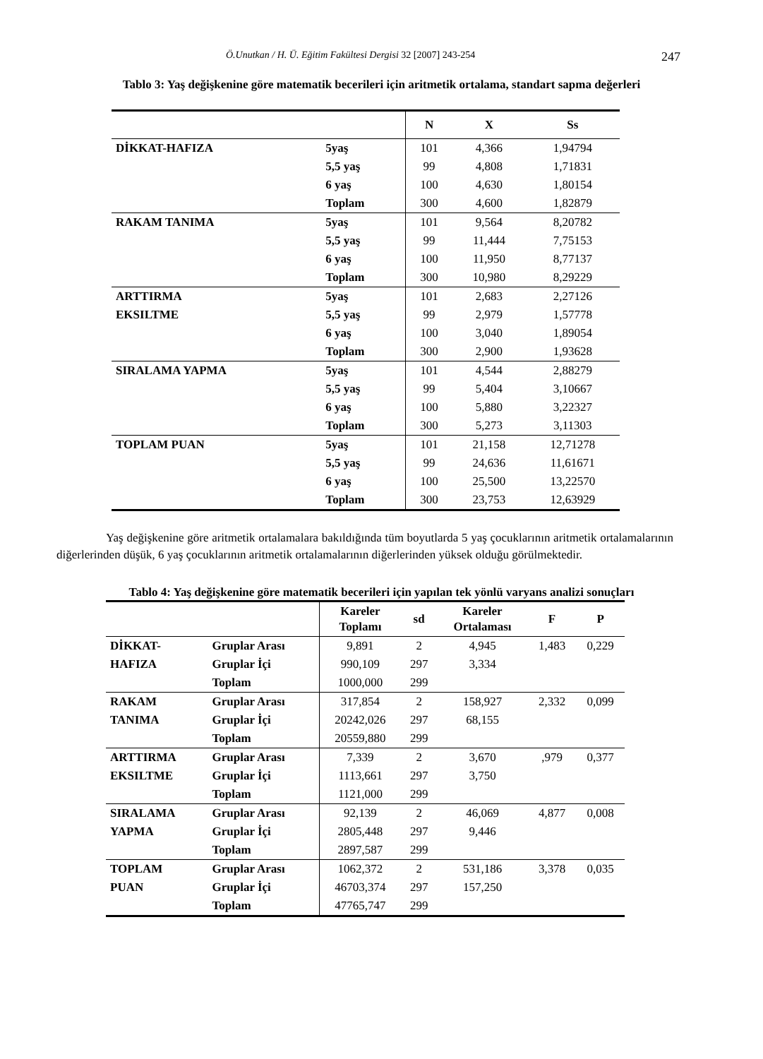Ö.Unutkan / H. Ü. Eğitim Fakültesi Dergisi 32 [2007] 243-254 247
Tablo 3: Yaş değişkenine göre matematik becerileri için aritmetik ortalama, standart sapma değerleri
| | | N | X | Ss |
| --- | --- | --- | --- | --- |
| DİKKAT-HAFIZA | 5yaş | 101 | 4,366 | 1,94794 |
| | 5,5 yaş | 99 | 4,808 | 1,71831 |
| | 6 yaş | 100 | 4,630 | 1,80154 |
| | Toplam | 300 | 4,600 | 1,82879 |
| RAKAM TANIMA | 5yaş | 101 | 9,564 | 8,20782 |
| | 5,5 yaş | 99 | 11,444 | 7,75153 |
| | 6 yaş | 100 | 11,950 | 8,77137 |
| | Toplam | 300 | 10,980 | 8,29229 |
| ARTTIRMA | 5yaş | 101 | 2,683 | 2,27126 |
| EKSILTME | 5,5 yaş | 99 | 2,979 | 1,57778 |
| | 6 yaş | 100 | 3,040 | 1,89054 |
| | Toplam | 300 | 2,900 | 1,93628 |
| SIRALAMA YAPMA | 5yaş | 101 | 4,544 | 2,88279 |
| | 5,5 yaş | 99 | 5,404 | 3,10667 |
| | 6 yaş | 100 | 5,880 | 3,22327 |
| | Toplam | 300 | 5,273 | 3,11303 |
| TOPLAM PUAN | 5yaş | 101 | 21,158 | 12,71278 |
| | 5,5 yaş | 99 | 24,636 | 11,61671 |
| | 6 yaş | 100 | 25,500 | 13,22570 |
| | Toplam | 300 | 23,753 | 12,63929 |
Yaş değişkenine göre aritmetik ortalamalara bakıldığında tüm boyutlarda 5 yaş çocuklarının aritmetik ortalamalarının diğerlerinden düşük, 6 yaş çocuklarının aritmetik ortalamalarının diğerlerinden yüksek olduğu görülmektedir.
Tablo 4: Yaş değişkenine göre matematik becerileri için yapılan tek yönlü varyans analizi sonuçları
| | | Kareler Toplamı | sd | Kareler Ortalaması | F | P |
| --- | --- | --- | --- | --- | --- | --- |
| DİKKAT- | Gruplar Arası | 9,891 | 2 | 4,945 | 1,483 | 0,229 |
| HAFIZA | Gruplar İçi | 990,109 | 297 | 3,334 | | |
| | Toplam | 1000,000 | 299 | | | |
| RAKAM | Gruplar Arası | 317,854 | 2 | 158,927 | 2,332 | 0,099 |
| TANIMA | Gruplar İçi | 20242,026 | 297 | 68,155 | | |
| | Toplam | 20559,880 | 299 | | | |
| ARTTIRMA | Gruplar Arası | 7,339 | 2 | 3,670 | ,979 | 0,377 |
| EKSILTME | Gruplar İçi | 1113,661 | 297 | 3,750 | | |
| | Toplam | 1121,000 | 299 | | | |
| SIRALAMA | Gruplar Arası | 92,139 | 2 | 46,069 | 4,877 | 0,008 |
| YAPMA | Gruplar İçi | 2805,448 | 297 | 9,446 | | |
| | Toplam | 2897,587 | 299 | | | |
| TOPLAM | Gruplar Arası | 1062,372 | 2 | 531,186 | 3,378 | 0,035 |
| PUAN | Gruplar İçi | 46703,374 | 297 | 157,250 | | |
| | Toplam | 47765,747 | 299 | | | |